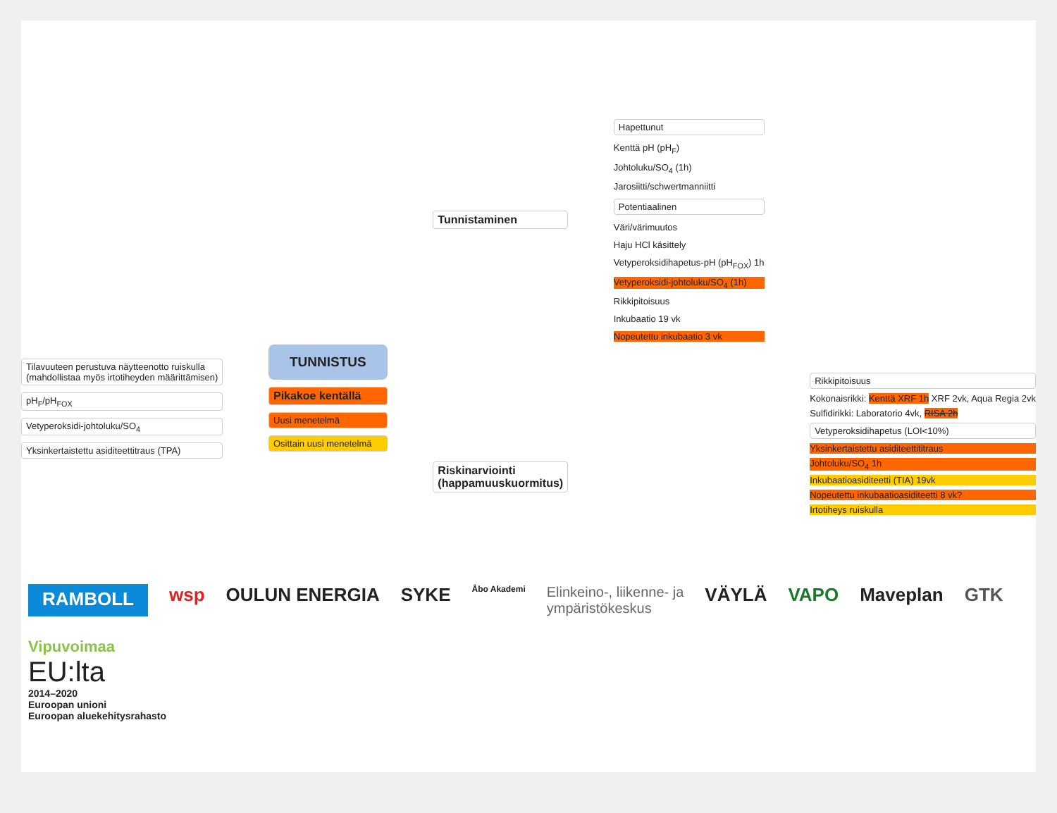Tilavuuteen perustuva näytteenotto ruiskulla
(mahdollistaa myös irtotiheyden määrittämisen)
pH<sub>F</sub>/pH<sub>FOX</sub>
Vetyperoksidi-johtoluku/SO<sub>4</sub>
Yksinkertaistettu asiditeettitraus (TPA)
TUNNISTUS
Pikakoe kentällä
Uusi menetelmä
Osittain uusi menetelmä
Tunnistaminen
Riskinarviointi
(happamuuskuormitus)
Hapettunut
Kenttä pH (pH<sub>F</sub>)
Johtoluku/SO<sub>4</sub> (1h)
Jarosiitti/schwertmanniitti
Potentiaalinen
Väri/värimuutos
Haju HCl käsittely
Vetyperoksidihapetus-pH (pH<sub>FOX</sub>) 1h
Vetyperoksidi-johtoluku/SO<sub>4</sub> (1h)
Rikkipitoisuus
Inkubaatio 19 vk
Nopeutettu inkubaatio 3 vk
Rikkipitoisuus
Kokonaisrikki: Kenttä XRF 1h XRF 2vk, Aqua Regia 2vk
Sulfidirikki: Laboratorio 4vk, RISA 2h
Vetyperoksidihapetus (LOI<10%)
Yksinkertaistettu asiditeettititraus
Johtoluku/SO<sub>4</sub> 1h
Inkubaatioasiditeetti (TIA) 19vk
Nopeutettu inkubaatioasiditeetti 8 vk?
Irtotiheys ruiskulla
RAMBOLL wsp OULUN ENERGIA SYKE Åbo Akademi Elinkeino-, liikenne- ja
ympäristökeskus VÄYLÄ VAPO Maveplan GTK Vipuvoimaa
EU:lta
2014–2020
Euroopan unioni
Euroopan aluekehitysrahasto